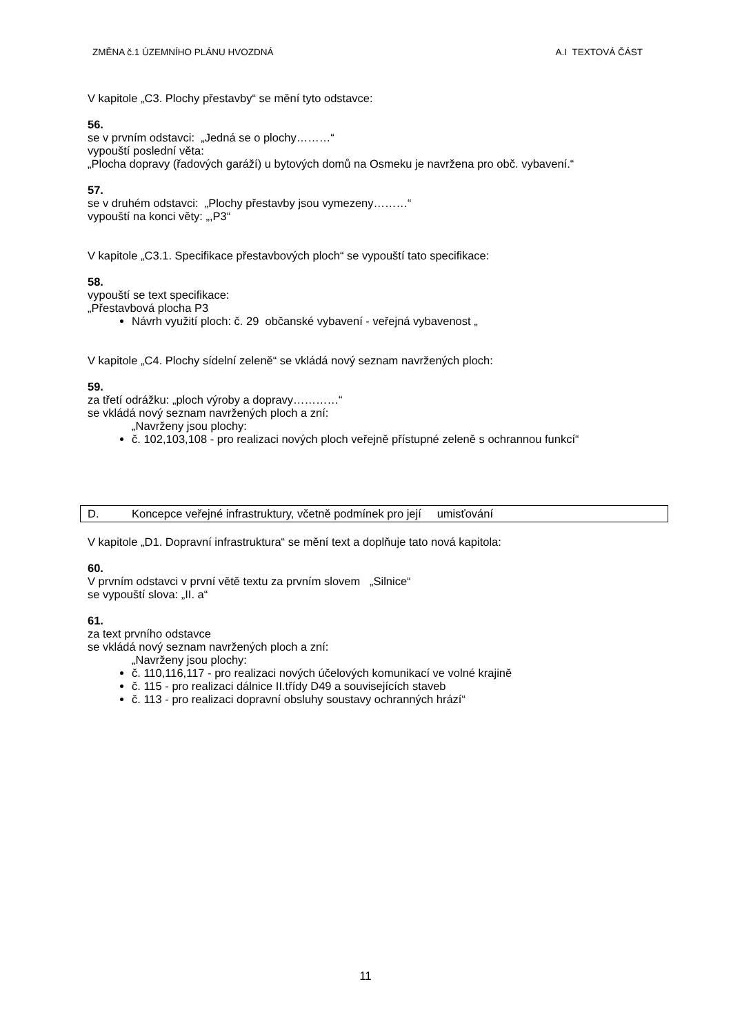ZMĚNA č.1 ÚZEMNÍHO PLÁNU HVOZDNÁ A.I TEXTOVÁ ČÁST
V kapitole „C3. Plochy přestavby“ se mění tyto odstavce:
56.
se v prvním odstavci: „Jedná se o plochy………“
vypouští poslední věta:
„Plocha dopravy (řadových garáží) u bytových domů na Osmeku je navržena pro obč. vybavení.“
57.
se v druhém odstavci: „Plochy přestavby jsou vymezeny………“
vypouští na konci věty: „,P3“
V kapitole „C3.1. Specifikace přestavbových ploch“ se vypouští tato specifikace:
58.
vypouští se text specifikace:
„Přestavbová plocha P3
Návrh využití ploch: č. 29 občanské vybavení - veřejná vybavenost „
V kapitole „C4. Plochy sídelní zeleně“ se vkládá nový seznam navržených ploch:
59.
za třetí odrážku: „ploch výroby a dopravy…………“
se vkládá nový seznam navržených ploch a zní:
„Navrženy jsou plochy:
č. 102,103,108 - pro realizaci nových ploch veřejně přístupné zeleně s ochrannou funkcí“
D. Koncepce veřejné infrastruktury, včetně podmínek pro její umisťování
V kapitole „D1. Dopravní infrastruktura“ se mění text a doplňuje tato nová kapitola:
60.
V prvním odstavci v první větě textu za prvním slovem „Silnice“
se vypouští slova: „II. a“
61.
za text prvního odstavce
se vkládá nový seznam navržených ploch a zní:
„Navrženy jsou plochy:
č. 110,116,117 - pro realizaci nových účelových komunikací ve volné krajině
č. 115 - pro realizaci dálnice II.třídy D49 a souvisejících staveb
č. 113 - pro realizaci dopravní obsluhy soustavy ochranných hrází“
11